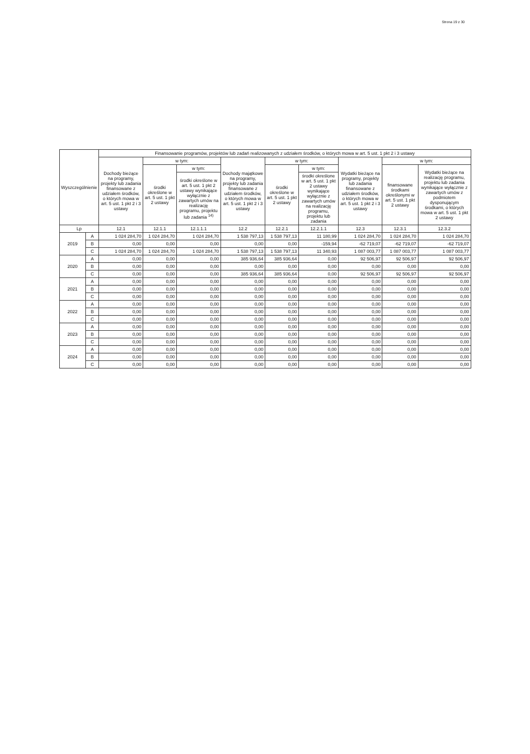Strona 19 z 30
| Wyszczególnienie | | Finansowanie programów, projektów lub zadań realizowanych z udziałem środków, o których mowa w art. 5 ust. 1 pkt 2 i 3 ustawy | | | | | | | | |
| --- | --- | --- | --- | --- | --- | --- | --- | --- | --- | --- |
| | | Dochody bieżące na programy, projekty lub zadania finansowane z udziałem środków, o których mowa w art. 5 ust. 1 pkt 2 i 3 ustawy | w tym: | | Dochody majątkowe na programy, projekty lub zadania finansowane z udziałem środków, o których mowa w art. 5 ust. 1 pkt 2 i 3 ustawy | w tym: | | Wydatki bieżące na programy, projekty lub zadania finansowane z udziałem środków, o których mowa w art. 5 ust. 1 pkt 2 i 3 ustawy | w tym: | |
| | | | środki określone w art. 5 ust. 1 pkt 2 ustawy | w tym: | | środki określone w art. 5 ust. 1 pkt 2 ustawy | w tym: | | finansowane środkami określonymi w art. 5 ust. 1 pkt 2 ustawy | Wydatki bieżące na realizację programu, projektu lub zadania wynikające wyłącznie z zawartych umów z podmiotem dysponującym środkami, o których mowa w art. 5 ust. 1 pkt 2 ustawy |
| | | | | środki określone w art. 5 ust. 1 pkt 2 ustawy wynikające wyłącznie z zawartych umów na realizację programu, projektu lub zadania <sup>14)</sup> | | | środki określone w art. 5 ust. 1 pkt 2 ustawy wynikające wyłącznie z zawartych umów na realizację programu, projektu lub zadania | | | |
| Lp | | 12.1 | 12.1.1 | 12.1.1.1 | 12.2 | 12.2.1 | 12.2.1.1 | 12.3 | 12.3.1 | 12.3.2 |
| 2019 | A | 1 024 284,70 | 1 024 284,70 | 1 024 284,70 | 1 538 797,13 | 1 538 797,13 | 11 180,99 | 1 024 284,70 | 1 024 284,70 | 1 024 284,70 |
| | B | 0,00 | 0,00 | 0,00 | 0,00 | 0,00 | -159,94 | -62 719,07 | -62 719,07 | -62 719,07 |
| | C | 1 024 284,70 | 1 024 284,70 | 1 024 284,70 | 1 538 797,13 | 1 538 797,13 | 11 340,93 | 1 087 003,77 | 1 087 003,77 | 1 087 003,77 |
| 2020 | A | 0,00 | 0,00 | 0,00 | 385 936,64 | 385 936,64 | 0,00 | 92 506,97 | 92 506,97 | 92 506,97 |
| | B | 0,00 | 0,00 | 0,00 | 0,00 | 0,00 | 0,00 | 0,00 | 0,00 | 0,00 |
| | C | 0,00 | 0,00 | 0,00 | 385 936,64 | 385 936,64 | 0,00 | 92 506,97 | 92 506,97 | 92 506,97 |
| 2021 | A | 0,00 | 0,00 | 0,00 | 0,00 | 0,00 | 0,00 | 0,00 | 0,00 | 0,00 |
| | B | 0,00 | 0,00 | 0,00 | 0,00 | 0,00 | 0,00 | 0,00 | 0,00 | 0,00 |
| | C | 0,00 | 0,00 | 0,00 | 0,00 | 0,00 | 0,00 | 0,00 | 0,00 | 0,00 |
| 2022 | A | 0,00 | 0,00 | 0,00 | 0,00 | 0,00 | 0,00 | 0,00 | 0,00 | 0,00 |
| | B | 0,00 | 0,00 | 0,00 | 0,00 | 0,00 | 0,00 | 0,00 | 0,00 | 0,00 |
| | C | 0,00 | 0,00 | 0,00 | 0,00 | 0,00 | 0,00 | 0,00 | 0,00 | 0,00 |
| 2023 | A | 0,00 | 0,00 | 0,00 | 0,00 | 0,00 | 0,00 | 0,00 | 0,00 | 0,00 |
| | B | 0,00 | 0,00 | 0,00 | 0,00 | 0,00 | 0,00 | 0,00 | 0,00 | 0,00 |
| | C | 0,00 | 0,00 | 0,00 | 0,00 | 0,00 | 0,00 | 0,00 | 0,00 | 0,00 |
| 2024 | A | 0,00 | 0,00 | 0,00 | 0,00 | 0,00 | 0,00 | 0,00 | 0,00 | 0,00 |
| | B | 0,00 | 0,00 | 0,00 | 0,00 | 0,00 | 0,00 | 0,00 | 0,00 | 0,00 |
| | C | 0,00 | 0,00 | 0,00 | 0,00 | 0,00 | 0,00 | 0,00 | 0,00 | 0,00 |